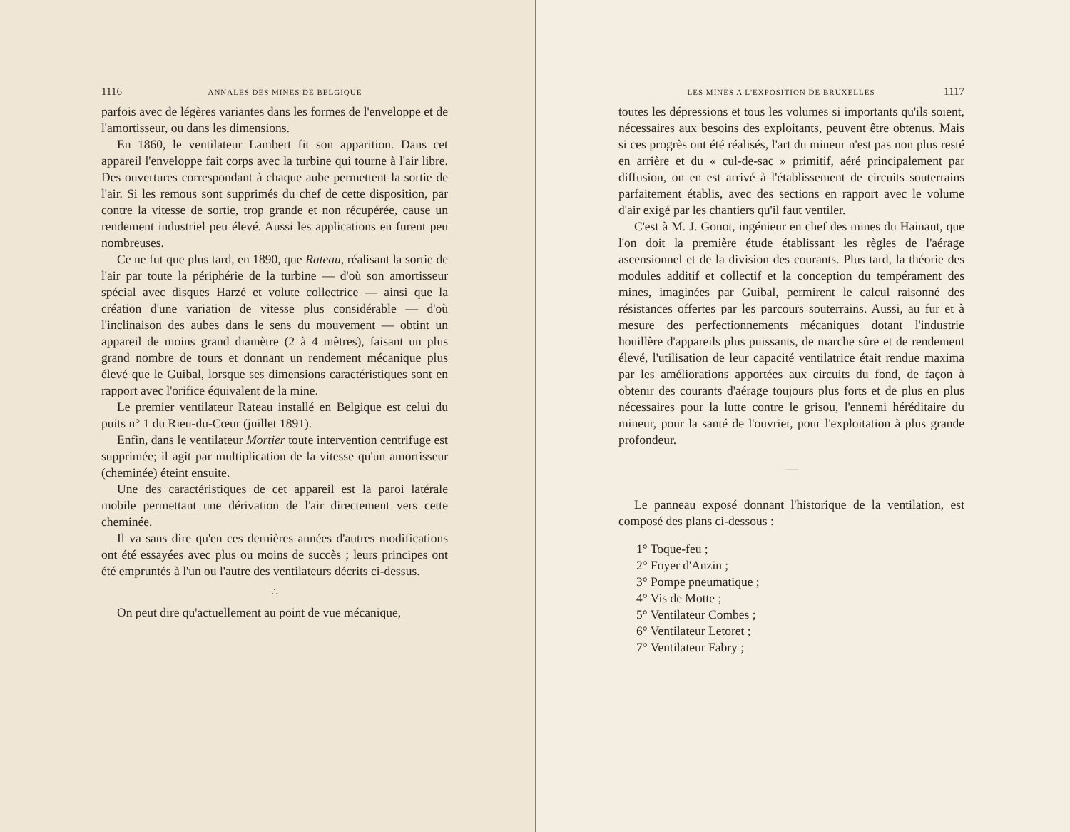1116 ANNALES DES MINES DE BELGIQUE
parfois avec de légères variantes dans les formes de l'enveloppe et de l'amortisseur, ou dans les dimensions.
En 1860, le ventilateur Lambert fit son apparition. Dans cet appareil l'enveloppe fait corps avec la turbine qui tourne à l'air libre. Des ouvertures correspondant à chaque aube permettent la sortie de l'air. Si les remous sont supprimés du chef de cette disposition, par contre la vitesse de sortie, trop grande et non récupérée, cause un rendement industriel peu élevé. Aussi les applications en furent peu nombreuses.
Ce ne fut que plus tard, en 1890, que Rateau, réalisant la sortie de l'air par toute la périphérie de la turbine — d'où son amortisseur spécial avec disques Harzé et volute collectrice — ainsi que la création d'une variation de vitesse plus considérable — d'où l'inclinaison des aubes dans le sens du mouvement — obtint un appareil de moins grand diamètre (2 à 4 mètres), faisant un plus grand nombre de tours et donnant un rendement mécanique plus élevé que le Guibal, lorsque ses dimensions caractéristiques sont en rapport avec l'orifice équivalent de la mine.
Le premier ventilateur Rateau installé en Belgique est celui du puits n° 1 du Rieu-du-Cœur (juillet 1891).
Enfin, dans le ventilateur Mortier toute intervention centrifuge est supprimée; il agit par multiplication de la vitesse qu'un amortisseur (cheminée) éteint ensuite.
Une des caractéristiques de cet appareil est la paroi latérale mobile permettant une dérivation de l'air directement vers cette cheminée.
Il va sans dire qu'en ces dernières années d'autres modifications ont été essayées avec plus ou moins de succès ; leurs principes ont été empruntés à l'un ou l'autre des ventilateurs décrits ci-dessus.
∴
On peut dire qu'actuellement au point de vue mécanique,
LES MINES A L'EXPOSITION DE BRUXELLES 1117
toutes les dépressions et tous les volumes si importants qu'ils soient, nécessaires aux besoins des exploitants, peuvent être obtenus. Mais si ces progrès ont été réalisés, l'art du mineur n'est pas non plus resté en arrière et du « cul-de-sac » primitif, aéré principalement par diffusion, on en est arrivé à l'établissement de circuits souterrains parfaitement établis, avec des sections en rapport avec le volume d'air exigé par les chantiers qu'il faut ventiler.
C'est à M. J. Gonot, ingénieur en chef des mines du Hainaut, que l'on doit la première étude établissant les règles de l'aérage ascensionnel et de la division des courants. Plus tard, la théorie des modules additif et collectif et la conception du tempérament des mines, imaginées par Guibal, permirent le calcul raisonné des résistances offertes par les parcours souterrains. Aussi, au fur et à mesure des perfectionnements mécaniques dotant l'industrie houillère d'appareils plus puissants, de marche sûre et de rendement élevé, l'utilisation de leur capacité ventilatrice était rendue maxima par les améliorations apportées aux circuits du fond, de façon à obtenir des courants d'aérage toujours plus forts et de plus en plus nécessaires pour la lutte contre le grisou, l'ennemi héréditaire du mineur, pour la santé de l'ouvrier, pour l'exploitation à plus grande profondeur.
—
Le panneau exposé donnant l'historique de la ventilation, est composé des plans ci-dessous :
1° Toque-feu ;
2° Foyer d'Anzin ;
3° Pompe pneumatique ;
4° Vis de Motte ;
5° Ventilateur Combes ;
6° Ventilateur Letoret ;
7° Ventilateur Fabry ;